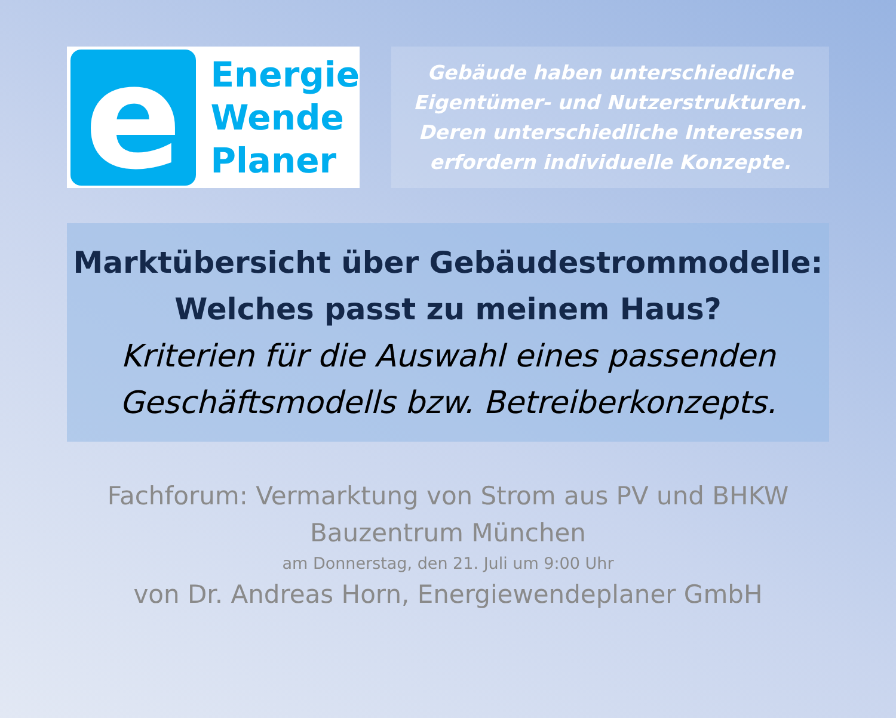e
Energie
Wende
Planer
Gebäude haben unterschiedliche
Eigentümer- und Nutzerstrukturen.
Deren unterschiedliche Interessen
erfordern individuelle Konzepte.
Marktübersicht über Gebäudestrommodelle:
Welches passt zu meinem Haus?
Kriterien für die Auswahl eines passenden
Geschäftsmodells bzw. Betreiberkonzepts.
Fachforum: Vermarktung von Strom aus PV und BHKW
Bauzentrum München
am Donnerstag, den 21. Juli um 9:00 Uhr
von Dr. Andreas Horn, Energiewendeplaner GmbH